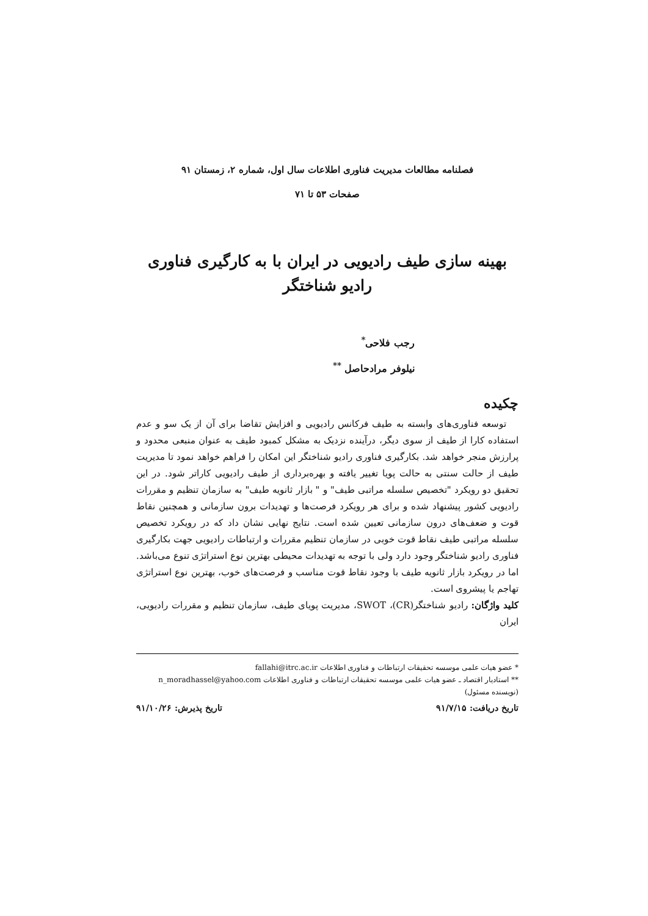فصلنامه مطالعات مدیریت فناوری اطلاعات سال اول، شماره ۲، زمستان ۹۱
صفحات ۵۳ تا ۷۱
بهینه سازی طیف رادیویی در ایران با به کارگیری فناوری رادیو شناختگر
رجب فلاحی<sup>*</sup>
نیلوفر مرادحاصل <sup>**</sup>
چکیده
توسعه فناوری‌های وابسته به طیف فرکانس رادیویی و افزایش تقاضا برای آن از یک سو و عدم استفاده کارا از طیف از سوی دیگر، درآینده نزدیک به مشکل کمبود طیف به عنوان منبعی محدود و پرارزش منجر خواهد شد. بکارگیری فناوری رادیو شناختگر این امکان را فراهم خواهد نمود تا مدیریت طیف از حالت سنتی به حالت پویا تغییر یافته و بهره‌برداری از طیف رادیویی کاراتر شود. در این تحقیق دو رویکرد "تخصیص سلسله مراتبی طیف" و " بازار ثانویه طیف" به سازمان تنظیم و مقررات رادیویی کشور پیشنهاد شده و برای هر رویکرد فرصت‌ها و تهدیدات برون سازمانی و همچنین نقاط قوت و ضعف‌های درون سازمانی تعیین شده است. نتایج نهایی نشان داد که در رویکرد تخصیص سلسله مراتبی طیف نقاط قوت خوبی در سازمان تنظیم مقررات و ارتباطات رادیویی جهت بکارگیری فناوری رادیو شناختگر وجود دارد ولی با توجه به تهدیدات محیطی بهترین نوع استراتژی تنوع می‌باشد. اما در رویکرد بازار ثانویه طیف با وجود نقاط قوت مناسب و فرصت‌های خوب، بهترین نوع استراتژی تهاجم یا پیشروی است.
کلید واژگان: رادیو شناختگر(CR)، SWOT، مدیریت پویای طیف، سازمان تنظیم و مقررات رادیویی، ایران
* عضو هیات علمی موسسه تحقیقات ارتباطات و فناوری اطلاعات fallahi@itrc.ac.ir
** استادیار اقتصاد ـ عضو هیات علمی موسسه تحقیقات ارتباطات و فناوری اطلاعات n_moradhassel@yahoo.com (نویسنده مسئول)
تاریخ دریافت: ۹۱/۷/۱۵ تاریخ پذیرش: ۹۱/۱۰/۲۶